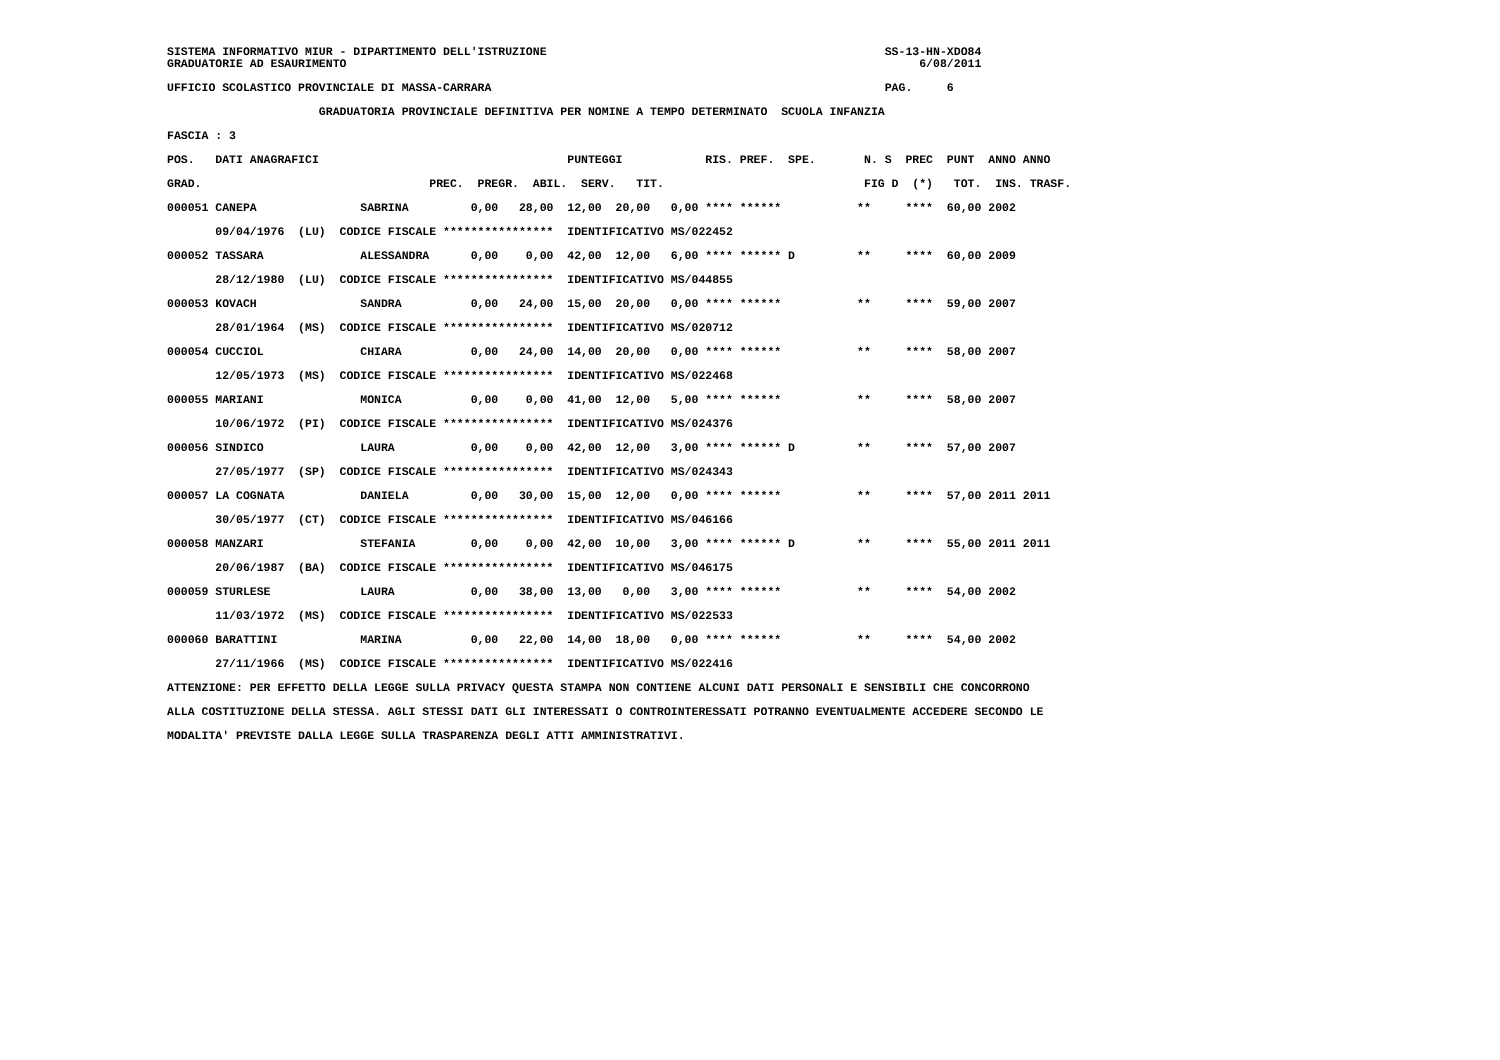SISTEMA INFORMATIVO MIUR - DIPARTIMENTO DELL'ISTRUZIONE                                                 SS-13-HN-XDO84
GRADUATORIE AD ESAURIMENTO                                                                                   6/08/2011

UFFICIO SCOLASTICO PROVINCIALE DI MASSA-CARRARA                                                         PAG.     6

                      GRADUATORIA PROVINCIALE DEFINITIVA PER NOMINE A TEMPO DETERMINATO  SCUOLA INFANZIA

FASCIA : 3

POS.   DATI ANAGRAFICI                                    PUNTEGGI            RIS. PREF.  SPE.       N. S  PREC  PUNT  ANNO ANNO

GRAD.                                 PREC.  PREGR.  ABIL.  SERV.   TIT.                             FIG D  (*)   TOT.  INS. TRASF.

000051 CANEPA               SABRINA         0,00   28,00  12,00  20,00   0,00 **** ******           **     ****  60,00 2002

       09/04/1976  (LU)  CODICE FISCALE ****************  IDENTIFICATIVO MS/022452

000052 TASSARA              ALESSANDRA      0,00    0,00  42,00  12,00   6,00 **** ****** D         **     ****  60,00 2009

       28/12/1980  (LU)  CODICE FISCALE ****************  IDENTIFICATIVO MS/044855

000053 KOVACH               SANDRA          0,00   24,00  15,00  20,00   0,00 **** ******           **     ****  59,00 2007

       28/01/1964  (MS)  CODICE FISCALE ****************  IDENTIFICATIVO MS/020712

000054 CUCCIOL              CHIARA          0,00   24,00  14,00  20,00   0,00 **** ******           **     ****  58,00 2007

       12/05/1973  (MS)  CODICE FISCALE ****************  IDENTIFICATIVO MS/022468

000055 MARIANI              MONICA          0,00    0,00  41,00  12,00   5,00 **** ******           **     ****  58,00 2007

       10/06/1972  (PI)  CODICE FISCALE ****************  IDENTIFICATIVO MS/024376

000056 SINDICO              LAURA           0,00    0,00  42,00  12,00   3,00 **** ****** D         **     ****  57,00 2007

       27/05/1977  (SP)  CODICE FISCALE ****************  IDENTIFICATIVO MS/024343

000057 LA COGNATA           DANIELA         0,00   30,00  15,00  12,00   0,00 **** ******           **     ****  57,00 2011 2011

       30/05/1977  (CT)  CODICE FISCALE ****************  IDENTIFICATIVO MS/046166

000058 MANZARI              STEFANIA        0,00    0,00  42,00  10,00   3,00 **** ****** D         **     ****  55,00 2011 2011

       20/06/1987  (BA)  CODICE FISCALE ****************  IDENTIFICATIVO MS/046175

000059 STURLESE             LAURA           0,00   38,00  13,00   0,00   3,00 **** ******           **     ****  54,00 2002

       11/03/1972  (MS)  CODICE FISCALE ****************  IDENTIFICATIVO MS/022533

000060 BARATTINI            MARINA          0,00   22,00  14,00  18,00   0,00 **** ******           **     ****  54,00 2002

       27/11/1966  (MS)  CODICE FISCALE ****************  IDENTIFICATIVO MS/022416

ATTENZIONE: PER EFFETTO DELLA LEGGE SULLA PRIVACY QUESTA STAMPA NON CONTIENE ALCUNI DATI PERSONALI E SENSIBILI CHE CONCORRONO

ALLA COSTITUZIONE DELLA STESSA. AGLI STESSI DATI GLI INTERESSATI O CONTROINTERESSATI POTRANNO EVENTUALMENTE ACCEDERE SECONDO LE

MODALITA' PREVISTE DALLA LEGGE SULLA TRASPARENZA DEGLI ATTI AMMINISTRATIVI.